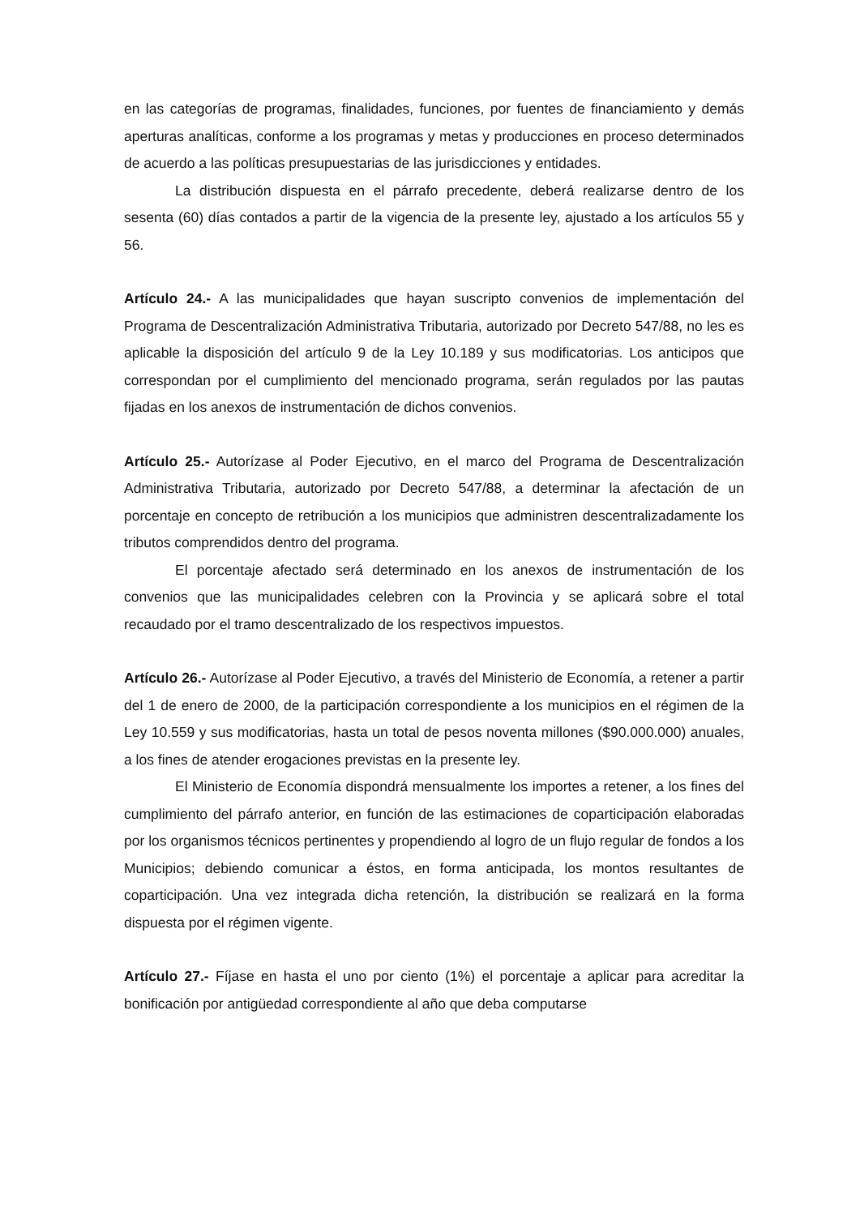en las categorías de programas, finalidades, funciones, por fuentes de financiamiento y demás aperturas analíticas, conforme a los programas y metas y producciones en proceso determinados de acuerdo a las políticas presupuestarias de las jurisdicciones y entidades.
La distribución dispuesta en el párrafo precedente, deberá realizarse dentro de los sesenta (60) días contados a partir de la vigencia de la presente ley, ajustado a los artículos 55 y 56.
Artículo 24.- A las municipalidades que hayan suscripto convenios de implementación del Programa de Descentralización Administrativa Tributaria, autorizado por Decreto 547/88, no les es aplicable la disposición del artículo 9 de la Ley 10.189 y sus modificatorias. Los anticipos que correspondan por el cumplimiento del mencionado programa, serán regulados por las pautas fijadas en los anexos de instrumentación de dichos convenios.
Artículo 25.- Autorízase al Poder Ejecutivo, en el marco del Programa de Descentralización Administrativa Tributaria, autorizado por Decreto 547/88, a determinar la afectación de un porcentaje en concepto de retribución a los municipios que administren descentralizadamente los tributos comprendidos dentro del programa.
El porcentaje afectado será determinado en los anexos de instrumentación de los convenios que las municipalidades celebren con la Provincia y se aplicará sobre el total recaudado por el tramo descentralizado de los respectivos impuestos.
Artículo 26.- Autorízase al Poder Ejecutivo, a través del Ministerio de Economía, a retener a partir del 1 de enero de 2000, de la participación correspondiente a los municipios en el régimen de la Ley 10.559 y sus modificatorias, hasta un total de pesos noventa millones ($90.000.000) anuales, a los fines de atender erogaciones previstas en la presente ley.
El Ministerio de Economía dispondrá mensualmente los importes a retener, a los fines del cumplimiento del párrafo anterior, en función de las estimaciones de coparticipación elaboradas por los organismos técnicos pertinentes y propendiendo al logro de un flujo regular de fondos a los Municipios; debiendo comunicar a éstos, en forma anticipada, los montos resultantes de coparticipación. Una vez integrada dicha retención, la distribución se realizará en la forma dispuesta por el régimen vigente.
Artículo 27.- Fíjase en hasta el uno por ciento (1%) el porcentaje a aplicar para acreditar la bonificación por antigüedad correspondiente al año que deba computarse